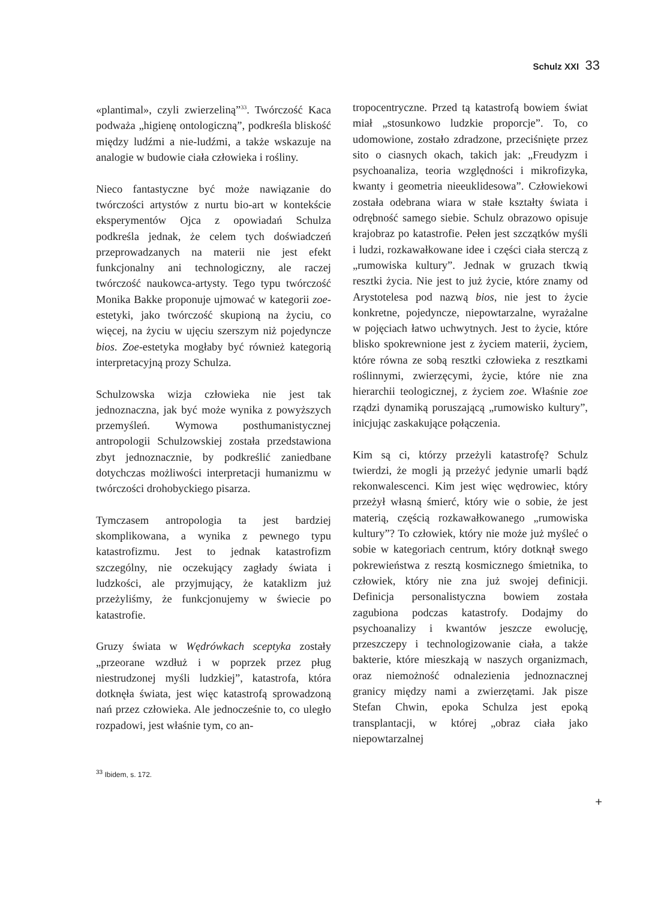Schulz XXI 33
«plantimal», czyli zwierzeliną”<sup>33</sup>. Twórczość Kaca podważa „higienę ontologiczną”, podkreśla bliskość między ludźmi a nie-ludźmi, a także wskazuje na analogie w budowie ciała człowieka i rośliny.
Nieco fantastyczne być może nawiązanie do twórczości artystów z nurtu bio-art w kontekście eksperymentów Ojca z opowiadań Schulza podkreśla jednak, że celem tych doświadczeń przeprowadzanych na materii nie jest efekt funkcjonalny ani technologiczny, ale raczej twórczość naukowca-artysty. Tego typu twórczość Monika Bakke proponuje ujmować w kategorii zoe-estetyki, jako twórczość skupioną na życiu, co więcej, na życiu w ujęciu szerszym niż pojedyncze bios. Zoe-estetyka mogłaby być również kategorią interpretacyjną prozy Schulza.
Schulzowska wizja człowieka nie jest tak jednoznaczna, jak być może wynika z powyższych przemyśleń. Wymowa posthumanistycznej antropologii Schulzowskiej została przedstawiona zbyt jednoznacznie, by podkreślić zaniedbane dotychczas możliwości interpretacji humanizmu w twórczości drohobyckiego pisarza.
Tymczasem antropologia ta jest bardziej skomplikowana, a wynika z pewnego typu katastrofizmu. Jest to jednak katastrofizm szczególny, nie oczekujący zagłady świata i ludzkości, ale przyjmujący, że kataklizm już przeżyliśmy, że funkcjonujemy w świecie po katastrofie.
Gruzy świata w Wędrówkach sceptyka zostały „przeorane wzdłuż i w poprzek przez pług niestrudzonej myśli ludzkiej”, katastrofa, która dotknęła świata, jest więc katastrofą sprowadzoną nań przez człowieka. Ale jednocześnie to, co uległo rozpadowi, jest właśnie tym, co an-
<sup>33</sup> Ibidem, s. 172.
tropocentryczne. Przed tą katastrofą bowiem świat miał „stosunkowo ludzkie proporcje”. To, co udomowione, zostało zdradzone, przeciśnięte przez sito o ciasnych okach, takich jak: „Freudyzm i psychoanaliza, teoria względności i mikrofizyka, kwanty i geometria nieeuklidesowa”. Człowiekowi została odebrana wiara w stałe kształty świata i odrębność samego siebie. Schulz obrazowo opisuje krajobraz po katastrofie. Pełen jest szczątków myśli i ludzi, rozkawałkowane idee i części ciała sterczą z „rumowiska kultury”. Jednak w gruzach tkwią resztki życia. Nie jest to już życie, które znamy od Arystotelesa pod nazwą bios, nie jest to życie konkretne, pojedyncze, niepowtarzalne, wyrażalne w pojęciach łatwo uchwytnych. Jest to życie, które blisko spokrewnione jest z życiem materii, życiem, które równa ze sobą resztki człowieka z resztkami roślinnymi, zwierzęcymi, życie, które nie zna hierarchii teologicznej, z życiem zoe. Właśnie zoe rządzi dynamiką poruszającą „rumowisko kultury”, inicjując zaskakujące połączenia.
Kim są ci, którzy przeżyli katastrofę? Schulz twierdzi, że mogli ją przeżyć jedynie umarli bądź rekonwalescenci. Kim jest więc wędrowiec, który przeżył własną śmierć, który wie o sobie, że jest materią, częścią rozkawałkowanego „rumowiska kultury”? To człowiek, który nie może już myśleć o sobie w kategoriach centrum, który dotknął swego pokrewieństwa z resztą kosmicznego śmietnika, to człowiek, który nie zna już swojej definicji. Definicja personalistyczna bowiem została zagubiona podczas katastrofy. Dodajmy do psychoanalizy i kwantów jeszcze ewolucję, przeszczepy i technologizowanie ciała, a także bakterie, które mieszkają w naszych organizmach, oraz niemożność odnalezienia jednoznacznej granicy między nami a zwierzętami. Jak pisze Stefan Chwin, epoka Schulza jest epoką transplantacji, w której „obraz ciała jako niepowtarzalnej
+